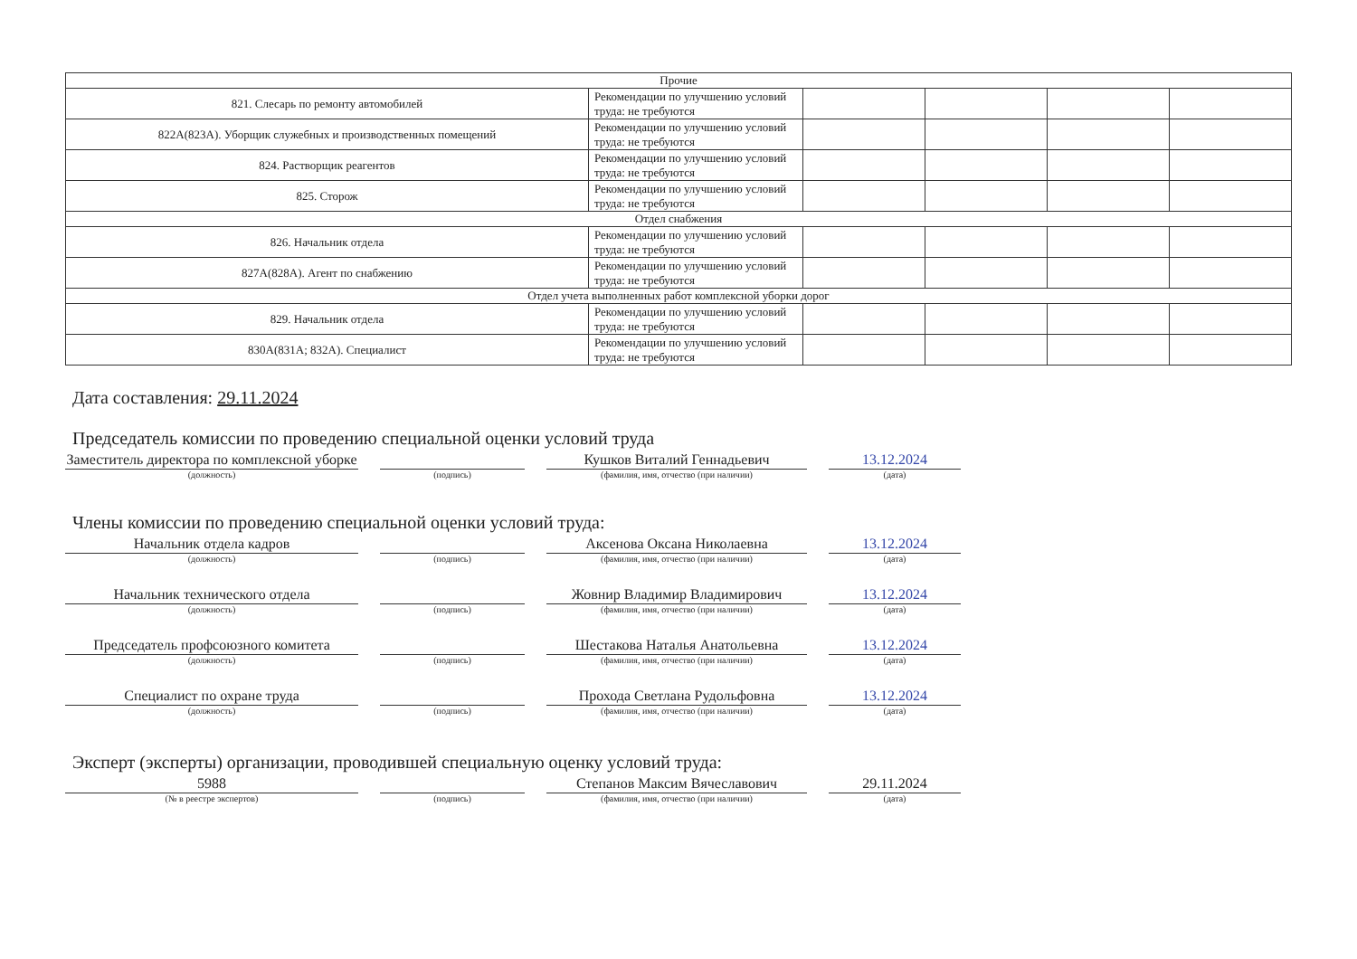| Прочие | | | | | |
| 821. Слесарь по ремонту автомобилей | Рекомендации по улучшению условий труда: не требуются | | | | |
| 822А(823А). Уборщик служебных и производственных помещений | Рекомендации по улучшению условий труда: не требуются | | | | |
| 824. Растворщик реагентов | Рекомендации по улучшению условий труда: не требуются | | | | |
| 825. Сторож | Рекомендации по улучшению условий труда: не требуются | | | | |
| Отдел снабжения | | | | | |
| 826. Начальник отдела | Рекомендации по улучшению условий труда: не требуются | | | | |
| 827А(828А). Агент по снабжению | Рекомендации по улучшению условий труда: не требуются | | | | |
| Отдел учета выполненных работ комплексной уборки дорог | | | | | |
| 829. Начальник отдела | Рекомендации по улучшению условий труда: не требуются | | | | |
| 830А(831А; 832А). Специалист | Рекомендации по улучшению условий труда: не требуются | | | | |
Дата составления: 29.11.2024
Председатель комиссии по проведению специальной оценки условий труда
Заместитель директора по комплексной уборке
(должность)
(подпись)
Кушков Виталий Геннадьевич
(фамилия, имя, отчество (при наличии)
13.12.2024
(дата)
Члены комиссии по проведению специальной оценки условий труда:
Начальник отдела кадров
(должность)
(подпись)
Аксенова Оксана Николаевна
(фамилия, имя, отчество (при наличии)
13.12.2024
(дата)
Начальник технического отдела
(должность)
(подпись)
Жовнир Владимир Владимирович
(фамилия, имя, отчество (при наличии)
13.12.2024
(дата)
Председатель профсоюзного комитета
(должность)
(подпись)
Шестакова Наталья Анатольевна
(фамилия, имя, отчество (при наличии)
13.12.2024
(дата)
Специалист по охране труда
(должность)
(подпись)
Прохода Светлана Рудольфовна
(фамилия, имя, отчество (при наличии)
13.12.2024
(дата)
Эксперт (эксперты) организации, проводившей специальную оценку условий труда:
5988
(№ в реестре экспертов)
(подпись)
Степанов Максим Вячеславович
(фамилия, имя, отчество (при наличии)
29.11.2024
(дата)